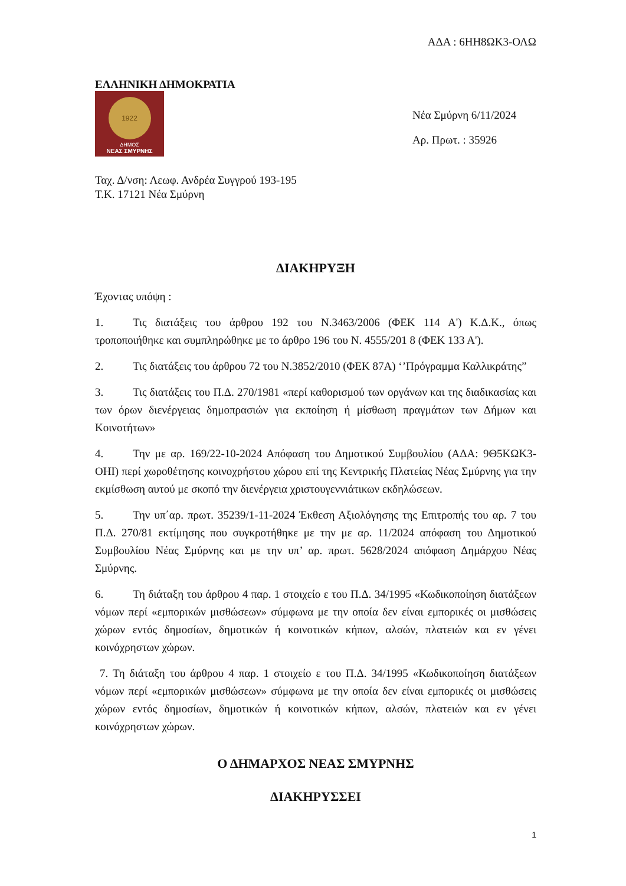ΑΔΑ : 6ΗΗ8ΩΚ3-ΟΛΩ
ΕΛΛΗΝΙΚΗ ΔΗΜΟΚΡΑΤΙΑ
1922
ΔΗΜΟΣ
ΝΕΑΣ ΣΜΥΡΝΗΣ
Νέα Σμύρνη 6/11/2024
Αρ. Πρωτ. : 35926
Ταχ. Δ/νση: Λεωφ. Ανδρέα Συγγρού 193-195
Τ.Κ. 17121 Νέα Σμύρνη
ΔΙΑΚΗΡΥΞΗ
Έχοντας υπόψη :
1. Τις διατάξεις του άρθρου 192 του Ν.3463/2006 (ΦΕΚ 114 Α') Κ.Δ.Κ., όπως τροποποιήθηκε και συμπληρώθηκε με το άρθρο 196 του Ν. 4555/201 8 (ΦΕΚ 133 Α').
2. Τις διατάξεις του άρθρου 72 του Ν.3852/2010 (ΦΕΚ 87Α) ‘’Πρόγραμμα Καλλικράτης”
3. Τις διατάξεις του Π.Δ. 270/1981 «περί καθορισμού των οργάνων και της διαδικασίας και των όρων διενέργειας δημοπρασιών για εκποίηση ή μίσθωση πραγμάτων των Δήμων και Κοινοτήτων»
4. Την με αρ. 169/22-10-2024 Απόφαση του Δημοτικού Συμβουλίου (ΑΔΑ: 9Θ5ΚΩΚ3-ΟΗΙ) περί χωροθέτησης κοινοχρήστου χώρου επί της Κεντρικής Πλατείας Νέας Σμύρνης για την εκμίσθωση αυτού με σκοπό την διενέργεια χριστουγεννιάτικων εκδηλώσεων.
5. Την υπ΄αρ. πρωτ. 35239/1-11-2024 Έκθεση Αξιολόγησης της Επιτροπής του αρ. 7 του Π.Δ. 270/81 εκτίμησης που συγκροτήθηκε με την με αρ. 11/2024 απόφαση του Δημοτικού Συμβουλίου Νέας Σμύρνης και με την υπ’ αρ. πρωτ. 5628/2024 απόφαση Δημάρχου Νέας Σμύρνης.
6. Τη διάταξη του άρθρου 4 παρ. 1 στοιχείο ε του Π.Δ. 34/1995 «Κωδικοποίηση διατάξεων νόμων περί «εμπορικών μισθώσεων» σύμφωνα με την οποία δεν είναι εμπορικές οι μισθώσεις χώρων εντός δημοσίων, δημοτικών ή κοινοτικών κήπων, αλσών, πλατειών και εν γένει κοινόχρηστων χώρων.
7. Τη διάταξη του άρθρου 4 παρ. 1 στοιχείο ε του Π.Δ. 34/1995 «Κωδικοποίηση διατάξεων νόμων περί «εμπορικών μισθώσεων» σύμφωνα με την οποία δεν είναι εμπορικές οι μισθώσεις χώρων εντός δημοσίων, δημοτικών ή κοινοτικών κήπων, αλσών, πλατειών και εν γένει κοινόχρηστων χώρων.
Ο ΔΗΜΑΡΧΟΣ ΝΕΑΣ ΣΜΥΡΝΗΣ
ΔΙΑΚΗΡΥΣΣΕΙ
1